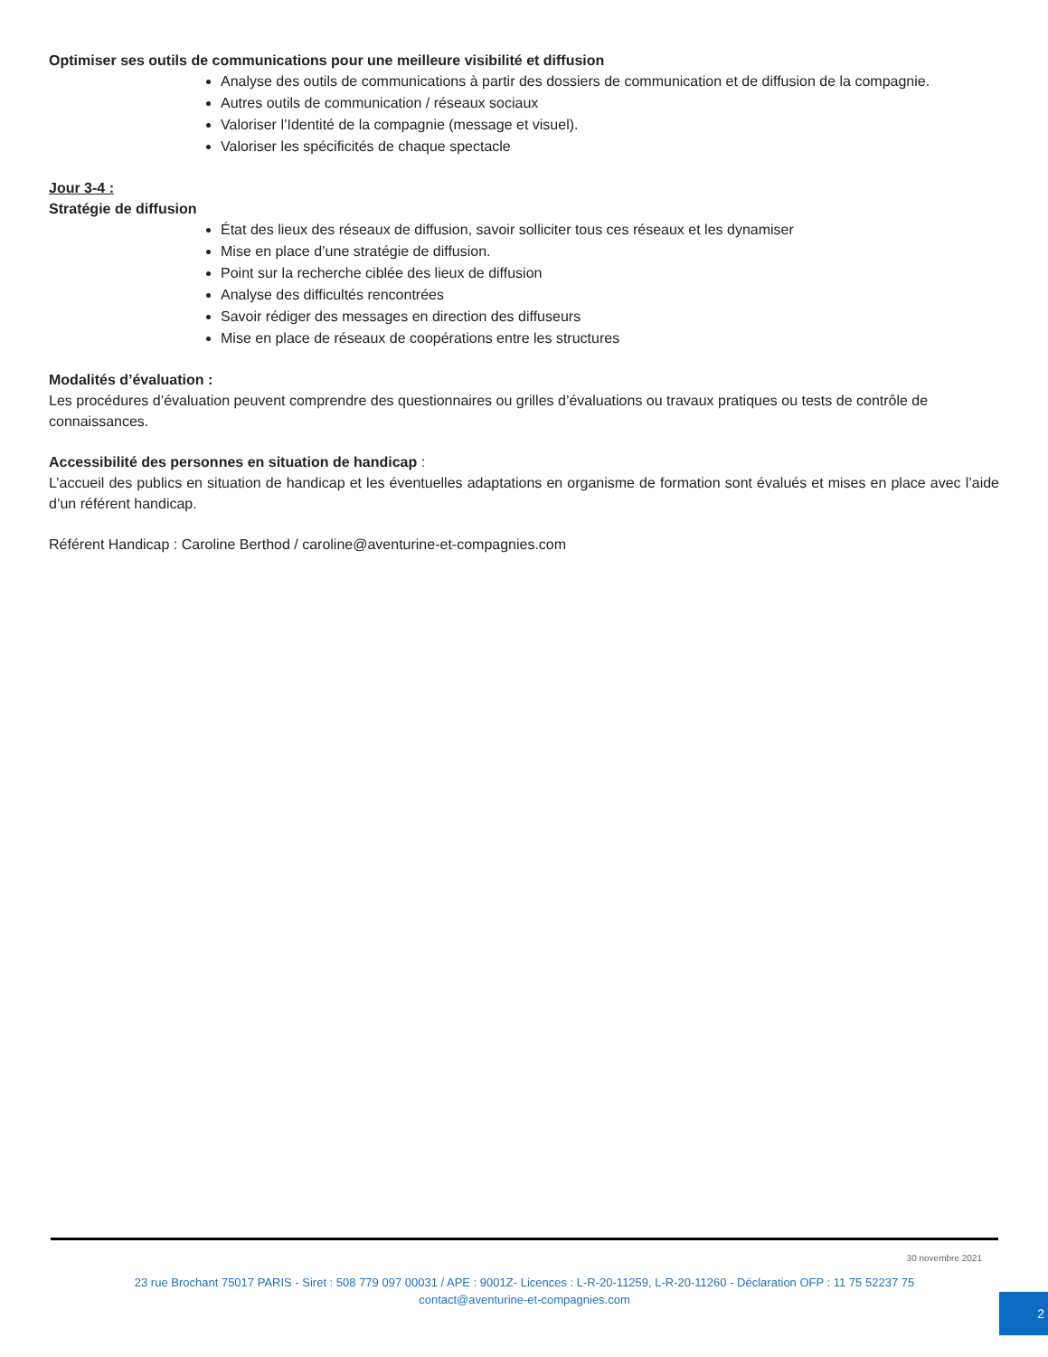Optimiser ses outils de communications pour une meilleure visibilité et diffusion
Analyse des outils de communications à partir des dossiers de communication et de diffusion de la compagnie.
Autres outils de communication / réseaux sociaux
Valoriser l’Identité de la compagnie (message et visuel).
Valoriser les spécificités de chaque spectacle
Jour 3-4 :
Stratégie de diffusion
État des lieux des réseaux de diffusion, savoir solliciter tous ces réseaux et les dynamiser
Mise en place d’une stratégie de diffusion.
Point sur la recherche ciblée des lieux de diffusion
Analyse des difficultés rencontrées
Savoir rédiger des messages en direction des diffuseurs
Mise en place de réseaux de coopérations entre les structures
Modalités d’évaluation :
Les procédures d’évaluation peuvent comprendre des questionnaires ou grilles d’évaluations ou travaux pratiques ou tests de contrôle de connaissances.
Accessibilité des personnes en situation de handicap :
L’accueil des publics en situation de handicap et les éventuelles adaptations en organisme de formation sont évalués et mises en place avec l’aide d’un référent handicap.
Référent Handicap : Caroline Berthod / caroline@aventurine-et-compagnies.com
30 novembre 2021
23 rue Brochant 75017 PARIS - Siret : 508 779 097 00031 / APE : 9001Z- Licences : L-R-20-11259, L-R-20-11260 - Déclaration OFP : 11 75 52237 75
contact@aventurine-et-compagnies.com
2